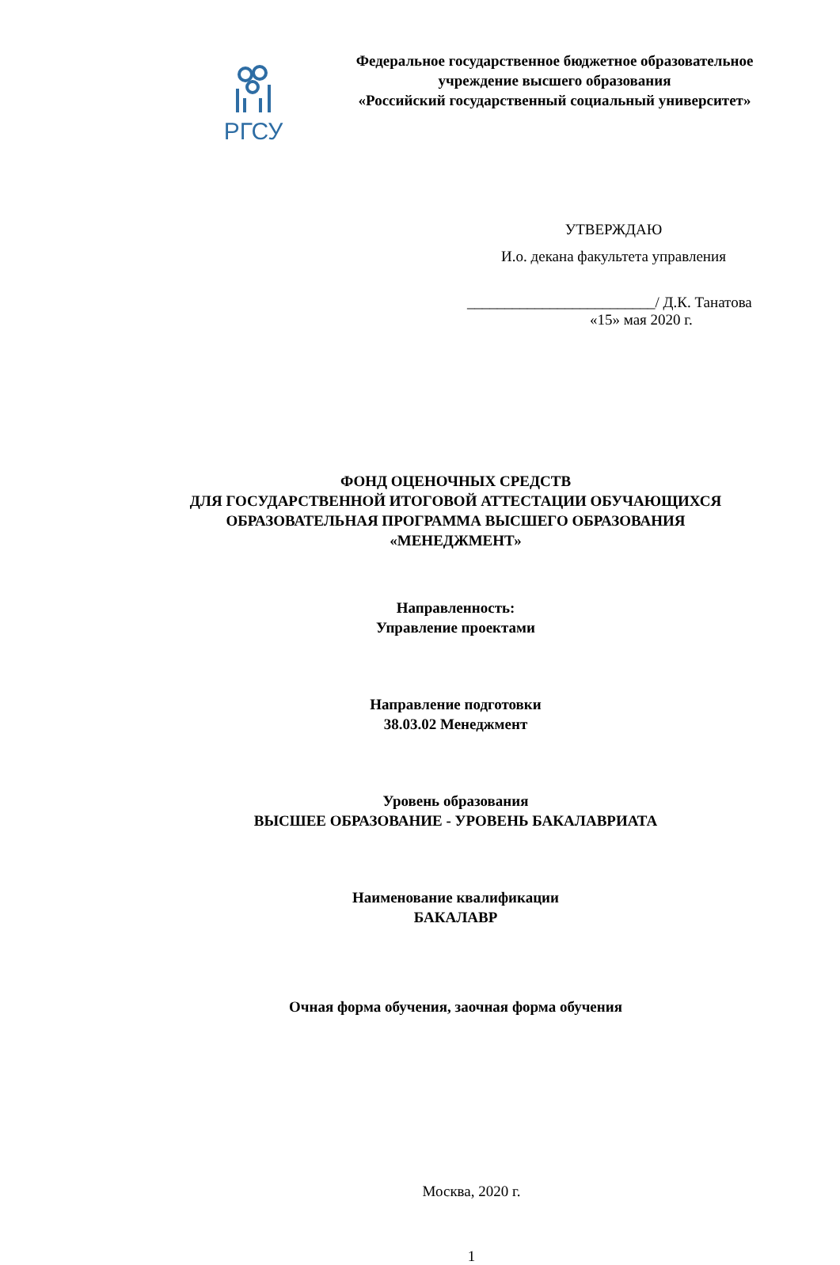РГСУ
Федеральное государственное бюджетное образовательное
учреждение высшего образования
«Российский государственный социальный университет»
УТВЕРЖДАЮ
И.о. декана факультета управления
_________________________/ Д.К. Танатова
«15» мая 2020 г.
ФОНД ОЦЕНОЧНЫХ СРЕДСТВ
ДЛЯ ГОСУДАРСТВЕННОЙ ИТОГОВОЙ АТТЕСТАЦИИ ОБУЧАЮЩИХСЯ
ОБРАЗОВАТЕЛЬНАЯ ПРОГРАММА ВЫСШЕГО ОБРАЗОВАНИЯ
«МЕНЕДЖМЕНТ»
Направленность:
Управление проектами
Направление подготовки
38.03.02 Менеджмент
Уровень образования
ВЫСШЕЕ ОБРАЗОВАНИЕ - УРОВЕНЬ БАКАЛАВРИАТА
Наименование квалификации
БАКАЛАВР
Очная форма обучения, заочная форма обучения
Москва, 2020 г.
1